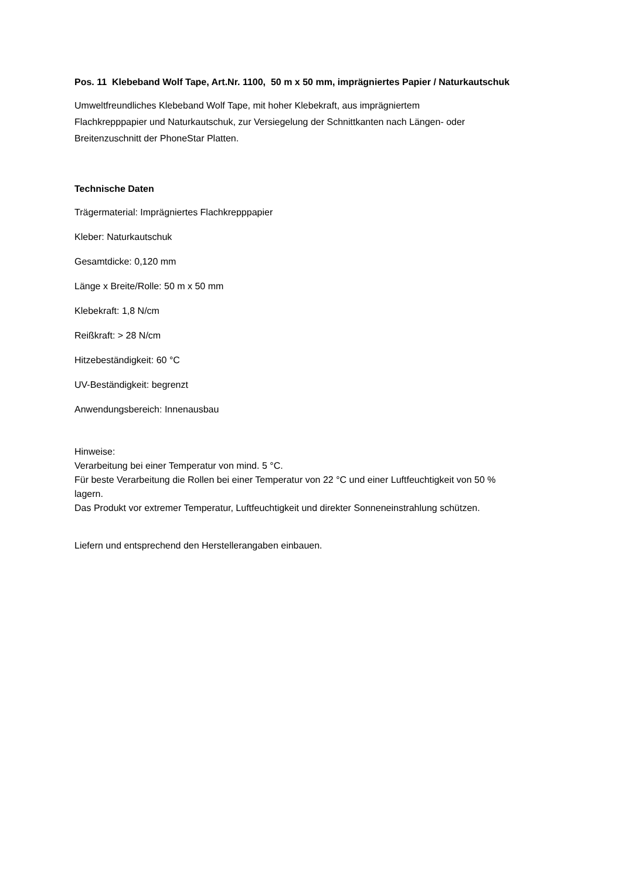Pos. 11 Klebeband Wolf Tape, Art.Nr. 1100, 50 m x 50 mm, imprägniertes Papier / Naturkautschuk
Umweltfreundliches Klebeband Wolf Tape, mit hoher Klebekraft, aus imprägniertem
Flachkrepppapier und Naturkautschuk, zur Versiegelung der Schnittkanten nach Längen- oder
Breitenzuschnitt der PhoneStar Platten.
Technische Daten
Trägermaterial: Imprägniertes Flachkrepppapier
Kleber: Naturkautschuk
Gesamtdicke: 0,120 mm
Länge x Breite/Rolle: 50 m x 50 mm
Klebekraft: 1,8 N/cm
Reißkraft: > 28 N/cm
Hitzebeständigkeit: 60 °C
UV-Beständigkeit: begrenzt
Anwendungsbereich: Innenausbau
Hinweise:
Verarbeitung bei einer Temperatur von mind. 5 °C.
Für beste Verarbeitung die Rollen bei einer Temperatur von 22 °C und einer Luftfeuchtigkeit von 50 %
lagern.
Das Produkt vor extremer Temperatur, Luftfeuchtigkeit und direkter Sonneneinstrahlung schützen.
Liefern und entsprechend den Herstellerangaben einbauen.